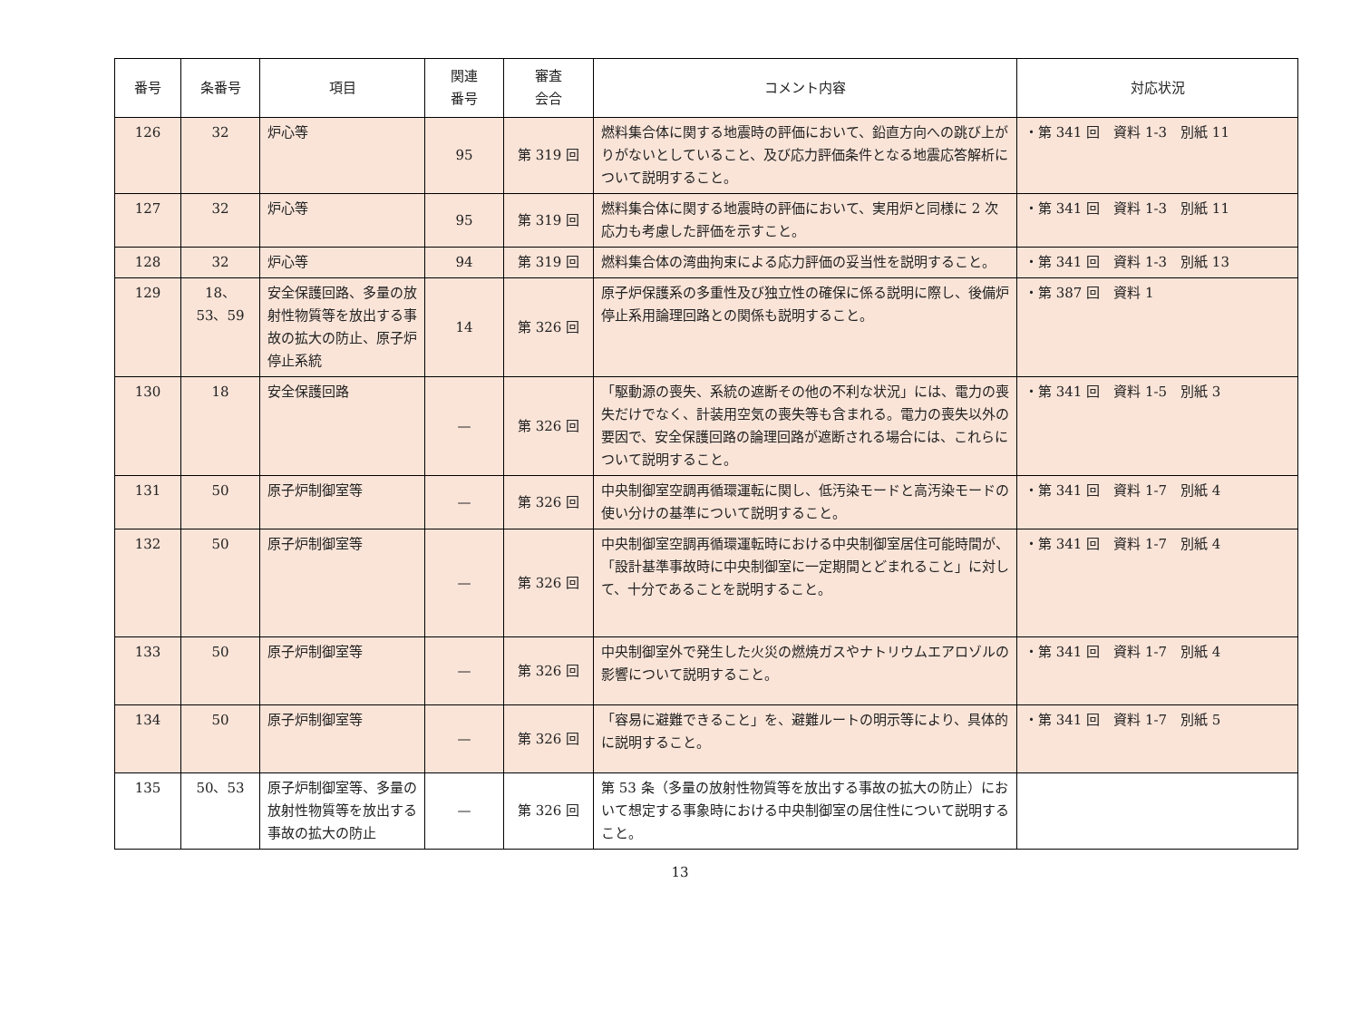| 番号 | 条番号 | 項目 | 関連 番号 | 審査 会合 | コメント内容 | 対応状況 |
| --- | --- | --- | --- | --- | --- | --- |
| 126 | 32 | 炉心等 | 95 | 第 319 回 | 燃料集合体に関する地震時の評価において、鉛直方向への跳び上がりがないとしていること、及び応力評価条件となる地震応答解析について説明すること。 | ・第 341 回 資料 1-3 別紙 11 |
| 127 | 32 | 炉心等 | 95 | 第 319 回 | 燃料集合体に関する地震時の評価において、実用炉と同様に 2 次応力も考慮した評価を示すこと。 | ・第 341 回 資料 1-3 別紙 11 |
| 128 | 32 | 炉心等 | 94 | 第 319 回 | 燃料集合体の湾曲拘束による応力評価の妥当性を説明すること。 | ・第 341 回 資料 1-3 別紙 13 |
| 129 | 18、 53、59 | 安全保護回路、多量の放射性物質等を放出する事故の拡大の防止、原子炉停止系統 | 14 | 第 326 回 | 原子炉保護系の多重性及び独立性の確保に係る説明に際し、後備炉停止系用論理回路との関係も説明すること。 | ・第 387 回 資料 1 |
| 130 | 18 | 安全保護回路 | — | 第 326 回 | 「駆動源の喪失、系統の遮断その他の不利な状況」には、電力の喪失だけでなく、計装用空気の喪失等も含まれる。電力の喪失以外の要因で、安全保護回路の論理回路が遮断される場合には、これらについて説明すること。 | ・第 341 回 資料 1-5 別紙 3 |
| 131 | 50 | 原子炉制御室等 | — | 第 326 回 | 中央制御室空調再循環運転に関し、低汚染モードと高汚染モードの使い分けの基準について説明すること。 | ・第 341 回 資料 1-7 別紙 4 |
| 132 | 50 | 原子炉制御室等 | — | 第 326 回 | 中央制御室空調再循環運転時における中央制御室居住可能時間が、「設計基準事故時に中央制御室に一定期間とどまれること」に対して、十分であることを説明すること。 | ・第 341 回 資料 1-7 別紙 4 |
| 133 | 50 | 原子炉制御室等 | — | 第 326 回 | 中央制御室外で発生した火災の燃焼ガスやナトリウムエアロゾルの影響について説明すること。 | ・第 341 回 資料 1-7 別紙 4 |
| 134 | 50 | 原子炉制御室等 | — | 第 326 回 | 「容易に避難できること」を、避難ルートの明示等により、具体的に説明すること。 | ・第 341 回 資料 1-7 別紙 5 |
| 135 | 50、53 | 原子炉制御室等、多量の放射性物質等を放出する事故の拡大の防止 | — | 第 326 回 | 第 53 条（多量の放射性物質等を放出する事故の拡大の防止）において想定する事象時における中央制御室の居住性について説明すること。 | |
13